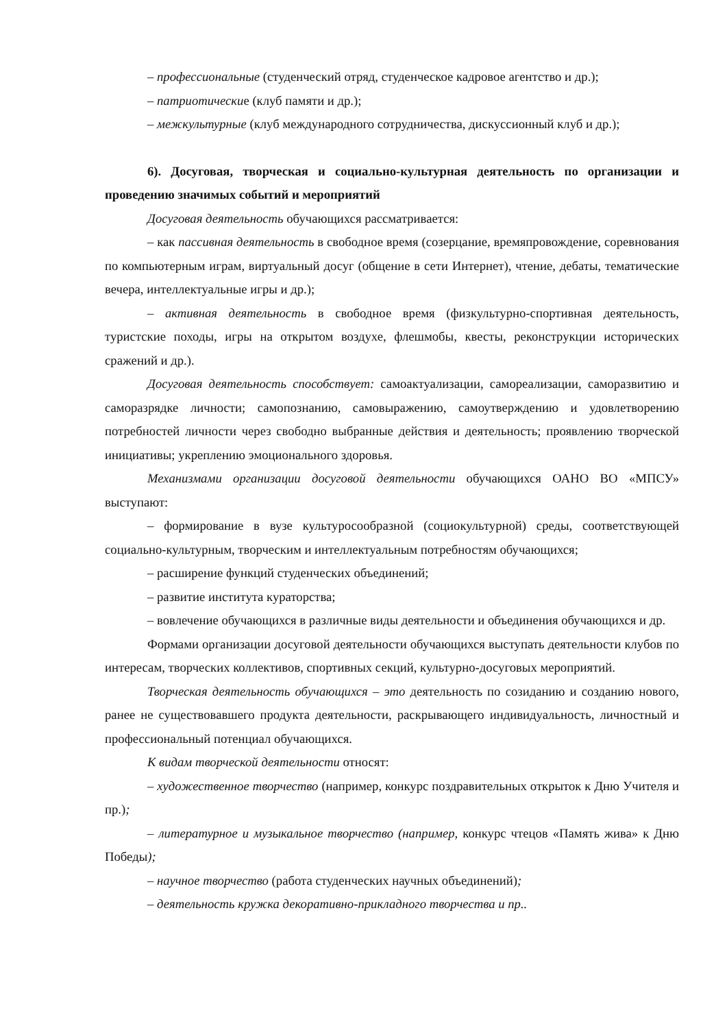– профессиональные (студенческий отряд, студенческое кадровое агентство и др.);
– патриотические (клуб памяти и др.);
– межкультурные (клуб международного сотрудничества, дискуссионный клуб и др.);
6). Досуговая, творческая и социально-культурная деятельность по организации и проведению значимых событий и мероприятий
Досуговая деятельность обучающихся рассматривается:
– как пассивная деятельность в свободное время (созерцание, времяпровождение, соревнования по компьютерным играм, виртуальный досуг (общение в сети Интернет), чтение, дебаты, тематические вечера, интеллектуальные игры и др.);
– активная деятельность в свободное время (физкультурно-спортивная деятельность, туристские походы, игры на открытом воздухе, флешмобы, квесты, реконструкции исторических сражений и др.).
Досуговая деятельность способствует: самоактуализации, самореализации, саморазвитию и саморазрядке личности; самопознанию, самовыражению, самоутверждению и удовлетворению потребностей личности через свободно выбранные действия и деятельность; проявлению творческой инициативы; укреплению эмоционального здоровья.
Механизмами организации досуговой деятельности обучающихся ОАНО ВО «МПСУ» выступают:
– формирование в вузе культуросообразной (социокультурной) среды, соответствующей социально-культурным, творческим и интеллектуальным потребностям обучающихся;
– расширение функций студенческих объединений;
– развитие института кураторства;
– вовлечение обучающихся в различные виды деятельности и объединения обучающихся и др.
Формами организации досуговой деятельности обучающихся выступать деятельности клубов по интересам, творческих коллективов, спортивных секций, культурно-досуговых мероприятий.
Творческая деятельность обучающихся – это деятельность по созиданию и созданию нового, ранее не существовавшего продукта деятельности, раскрывающего индивидуальность, личностный и профессиональный потенциал обучающихся.
К видам творческой деятельности относят:
– художественное творчество (например, конкурс поздравительных открыток к Дню Учителя и пр.);
– литературное и музыкальное творчество (например, конкурс чтецов «Память жива» к Дню Победы);
– научное творчество (работа студенческих научных объединений);
– деятельность кружка декоративно-прикладного творчества и пр..